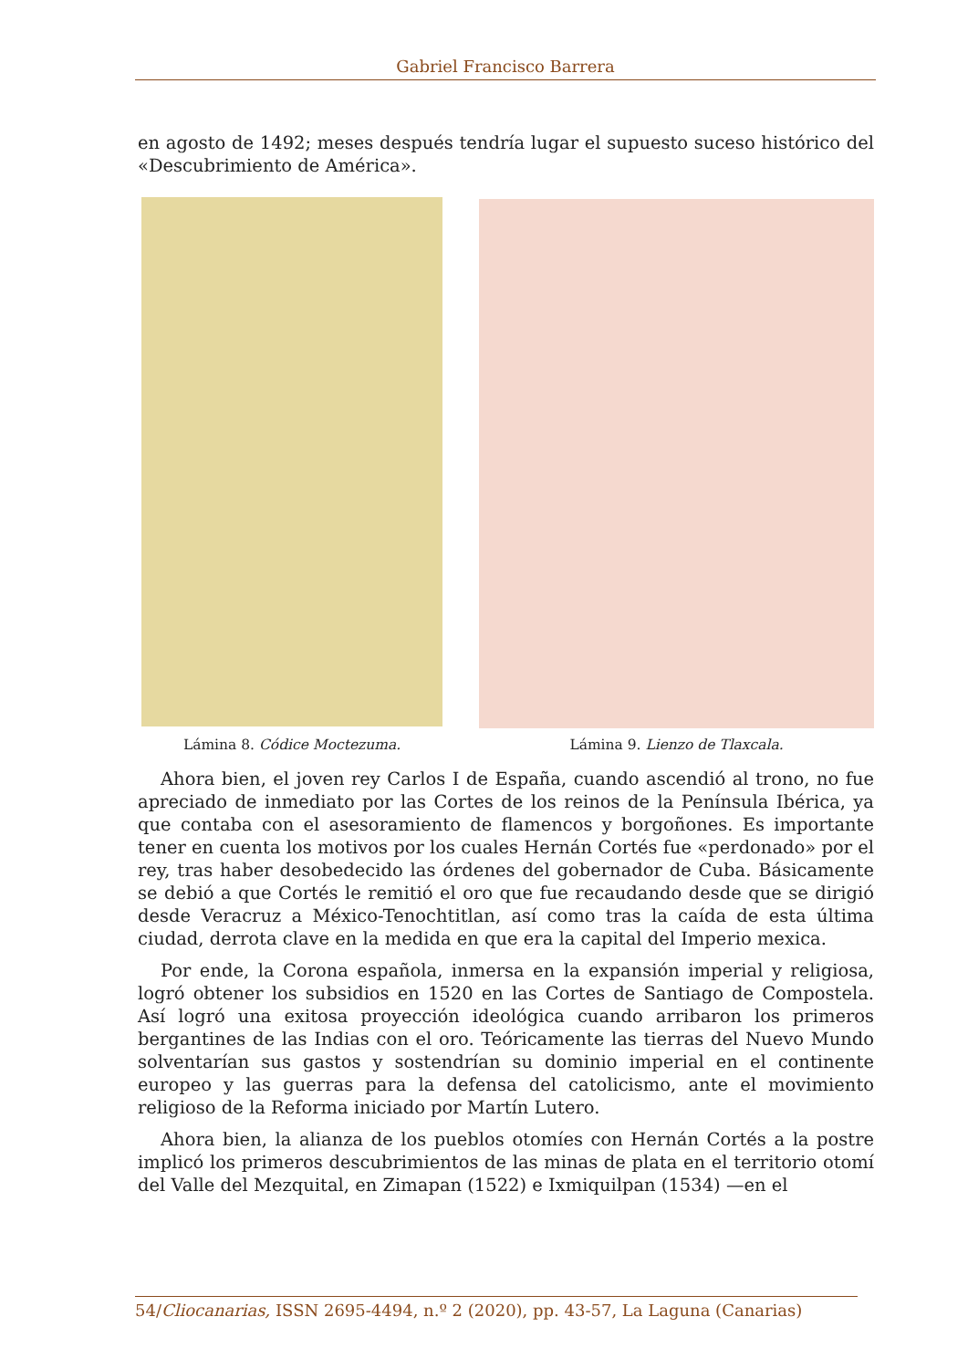Gabriel Francisco Barrera
en agosto de 1492; meses después tendría lugar el supuesto suceso histórico del «Descubrimiento de América».
Lámina 8. Códice Moctezuma. Lámina 9. Lienzo de Tlaxcala.
Ahora bien, el joven rey Carlos I de España, cuando ascendió al trono, no fue apreciado de inmediato por las Cortes de los reinos de la Península Ibérica, ya que contaba con el asesoramiento de flamencos y borgoñones. Es importante tener en cuenta los motivos por los cuales Hernán Cortés fue «perdonado» por el rey, tras haber desobedecido las órdenes del gobernador de Cuba. Básicamente se debió a que Cortés le remitió el oro que fue recaudando desde que se dirigió desde Veracruz a México-Tenochtitlan, así como tras la caída de esta última ciudad, derrota clave en la medida en que era la capital del Imperio mexica.
Por ende, la Corona española, inmersa en la expansión imperial y religiosa, logró obtener los subsidios en 1520 en las Cortes de Santiago de Compostela. Así logró una exitosa proyección ideológica cuando arribaron los primeros bergantines de las Indias con el oro. Teóricamente las tierras del Nuevo Mundo solventarían sus gastos y sostendrían su dominio imperial en el continente europeo y las guerras para la defensa del catolicismo, ante el movimiento religioso de la Reforma iniciado por Martín Lutero.
Ahora bien, la alianza de los pueblos otomíes con Hernán Cortés a la postre implicó los primeros descubrimientos de las minas de plata en el territorio otomí del Valle del Mezquital, en Zimapan (1522) e Ixmiquilpan (1534) —en el
54/Cliocanarias, ISSN 2695-4494, n.º 2 (2020), pp. 43-57, La Laguna (Canarias)